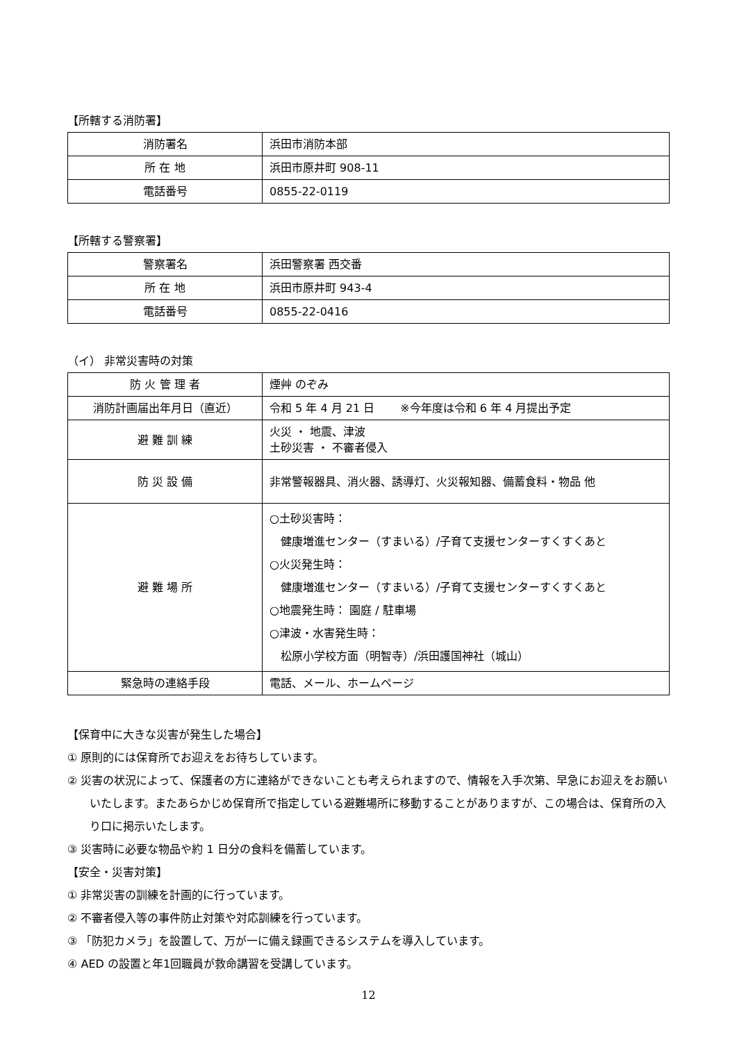【所轄する消防署】
| 消防署名 | 浜田市消防本部 |
| 所 在 地 | 浜田市原井町 908-11 |
| 電話番号 | 0855-22-0119 |
【所轄する警察署】
| 警察署名 | 浜田警察署 西交番 |
| 所 在 地 | 浜田市原井町 943-4 |
| 電話番号 | 0855-22-0416 |
（イ） 非常災害時の対策
| 防 火 管 理 者 | 煙艸 のぞみ |
| 消防計画届出年月日（直近） | 令和 5 年 4 月 21 日 ※今年度は令和 6 年 4 月提出予定 |
| 避 難 訓 練 | 火災 ・ 地震、津波 土砂災害 ・ 不審者侵入 |
| 防 災 設 備 | 非常警報器具、消火器、誘導灯、火災報知器、備蓄食料・物品 他 |
| 避 難 場 所 | ○土砂災害時： 健康増進センター（すまいる）/子育て支援センターすくすくあと ○火災発生時： 健康増進センター（すまいる）/子育て支援センターすくすくあと ○地震発生時： 園庭 / 駐車場 ○津波・水害発生時： 松原小学校方面（明智寺）/浜田護国神社（城山） |
| 緊急時の連絡手段 | 電話、メール、ホームページ |
【保育中に大きな災害が発生した場合】
① 原則的には保育所でお迎えをお待ちしています。
② 災害の状況によって、保護者の方に連絡ができないことも考えられますので、情報を入手次第、早急にお迎えをお願いいたします。またあらかじめ保育所で指定している避難場所に移動することがありますが、この場合は、保育所の入り口に掲示いたします。
③ 災害時に必要な物品や約 1 日分の食料を備蓄しています。
【安全・災害対策】
① 非常災害の訓練を計画的に行っています。
② 不審者侵入等の事件防止対策や対応訓練を行っています。
③ 「防犯カメラ」を設置して、万が一に備え録画できるシステムを導入しています。
④ AED の設置と年1回職員が救命講習を受講しています。
12